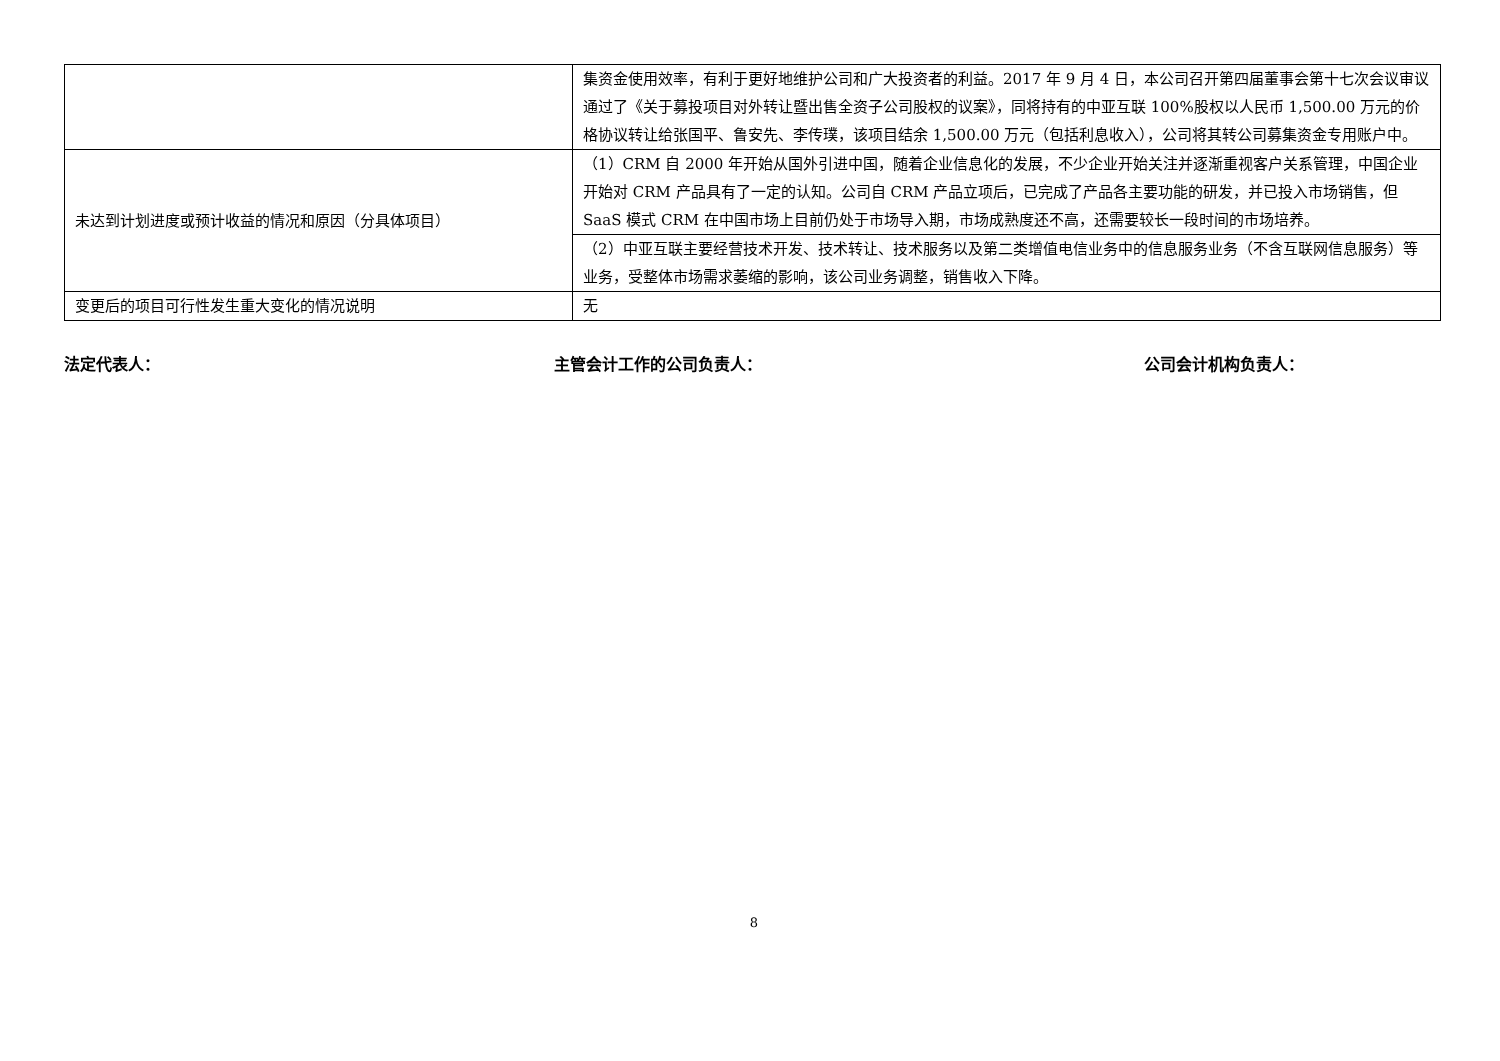| | 集资金使用效率，有利于更好地维护公司和广大投资者的利益。2017 年 9 月 4 日，本公司召开第四届董事会第十七次会议审议通过了《关于募投项目对外转让暨出售全资子公司股权的议案》，同将持有的中亚互联 100%股权以人民币 1,500.00 万元的价格协议转让给张国平、鲁安先、李传璞，该项目结余 1,500.00 万元（包括利息收入），公司将其转公司募集资金专用账户中。 |
| 未达到计划进度或预计收益的情况和原因（分具体项目） | （1）CRM 自 2000 年开始从国外引进中国，随着企业信息化的发展，不少企业开始关注并逐渐重视客户关系管理，中国企业开始对 CRM 产品具有了一定的认知。公司自 CRM 产品立项后，已完成了产品各主要功能的研发，并已投入市场销售，但 SaaS 模式 CRM 在中国市场上目前仍处于市场导入期，市场成熟度还不高，还需要较长一段时间的市场培养。 |
| | （2）中亚互联主要经营技术开发、技术转让、技术服务以及第二类增值电信业务中的信息服务业务（不含互联网信息服务）等业务，受整体市场需求萎缩的影响，该公司业务调整，销售收入下降。 |
| 变更后的项目可行性发生重大变化的情况说明 | 无 |
法定代表人： 主管会计工作的公司负责人： 公司会计机构负责人：
8